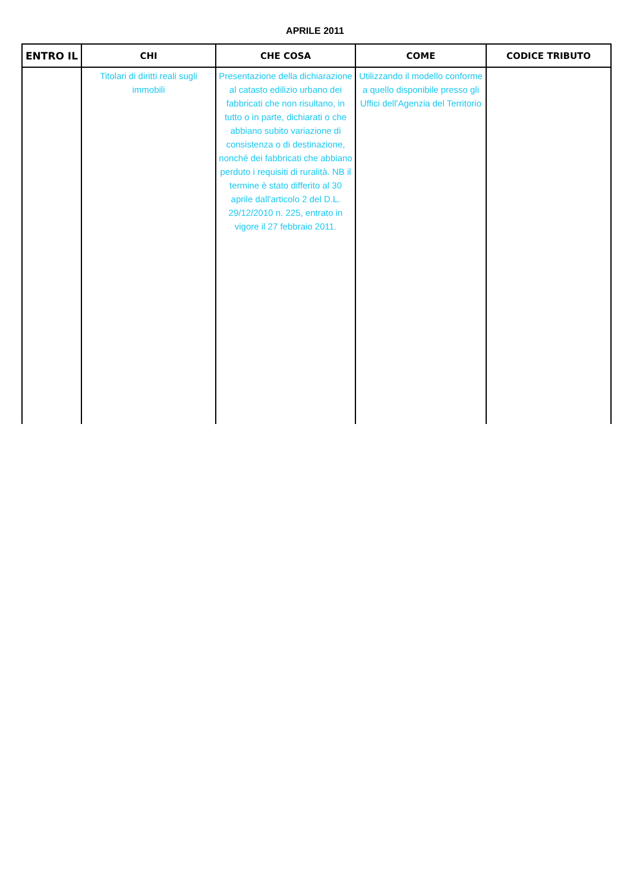APRILE 2011
| ENTRO IL | CHI | CHE COSA | COME | CODICE TRIBUTO |
| --- | --- | --- | --- | --- |
| | Titolari di diritti reali sugli immobili | Presentazione della dichiarazione al catasto edilizio urbano dei fabbricati che non risultano, in tutto o in parte, dichiarati o che abbiano subito variazione di consistenza o di destinazione, nonché dei fabbricati che abbiano perduto i requisiti di ruralità. NB il termine è stato differito al 30 aprile dall'articolo 2 del D.L. 29/12/2010 n. 225, entrato in vigore il 27 febbraio 2011. | Utilizzando il modello conforme a quello disponibile presso gli Uffici dell'Agenzia del Territorio | |